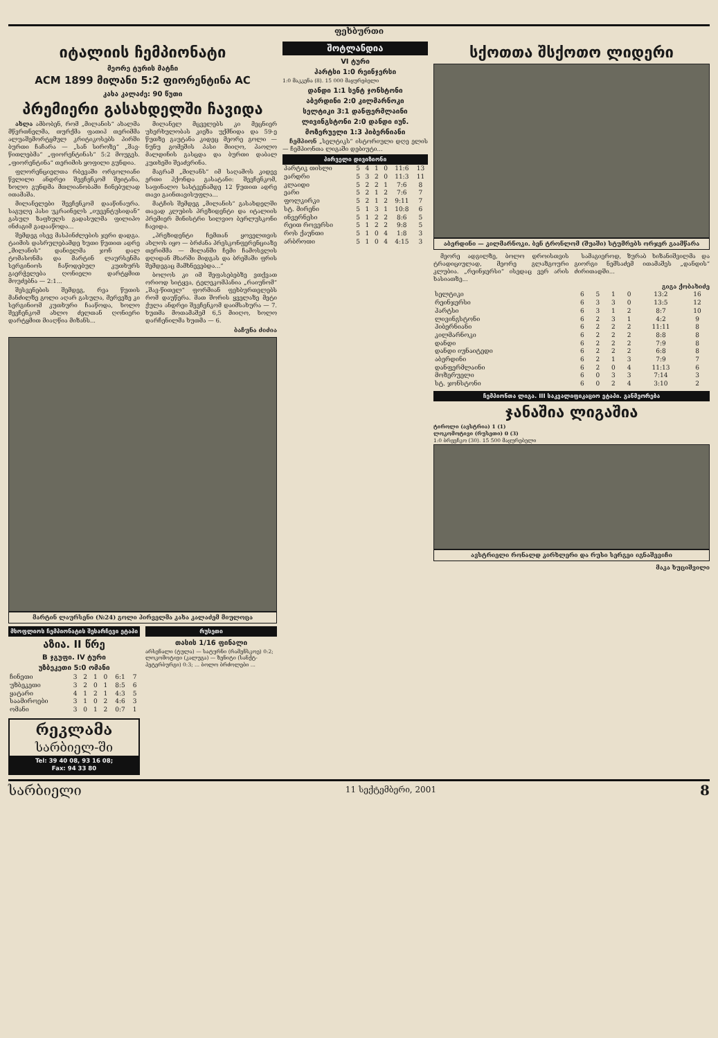ფეხბურთი
იტალიის ჩემპიონატი
მეორე ტურის მატჩი
ACM 1899 მილანი 5:2 ფიორენტინა AC
კახა კალაძე: 90 წუთი
პრემიერი გასახდელში ჩავიდა
ახლა ამბობენ, რომ „მილანის“ ახალმა მწვრთნელმა, თურქმა ფათიჰ თერიმმა ალუაშემორტყმულ კრიტიკოსებს პირში ბურთი ჩაჩარა — „სან სიროზე“ „შავ-წითლებმა“ „ფიორენტინას“ 5:2 მოუგეს. „ფიორენტინა“ თერიმის ყოფილი გუნდია.
ფლორენციელთა რბევაში ორგოლიანი წვლილი ანდრეი შევჩენკომ შეიტანა, ხოლო გუნდმა მთლიანობაში ჩინებულად ითამაშა.
მილანელები შევჩენკომ დააწინაურა. საგულე პასი უკრაინელს „იუვენტუსიდან“ გასულ ზაფხულს გადასულმა ფილიპო ინძაგიმ გადააწოდა...
შემდეგ ისევ მასპინძლების ჯერი დადგა. ტაიმის დასრულებამდე ხუთი წუთით ადრე „მილანის“ დანიელმა ჯონ დალ ტომასონმა და მარტინ ლაურსენმა სერგინიოს ჩაწოდებულ კუთხურს გაერჭელება ღონიელი დარტყმით მოუძებნა — 2:1...
შესვენების შემდეგ, რვა წუთის მანძილზე გოლი აღარ გასულა, მერვეზე კი სერგინიომ კუთხური ჩააწოდა, ხოლო შევჩენკომ ახლო ძელთან ღონიერი დარტყმით მიაღწია მიზანს...
მილანელ მცველებს კი მეცნიერ უხერხულობას კიეზა უქმნიდა და 59-ე წუთზე გაუტანა კიდეც მეორე გოლი — ნუნუ გომეშის პასი მიიღო, პაოლო მალდინის გასცდა და ბურთი დაბალ კუთხეში შეაძვრინა.
მაგრამ „მილანს“ იმ საღამოს კიდევ ერთი ჰქონდა გასატანი: შევჩენკომ, საფინალო სასტვენამდე 12 წუთით ადრე თავი გაინთავისუფლა...
მატჩის შემდეგ „მილანის“ გასახდელში თავად კლუბის პრეზიდენტი და იტალიის პრემიერ მინისტრი სილვიო ბერლუსკონი ჩავიდა.
„პრეზიდენტი ჩემთან ყოველთვის ახლოს იყო — ბრძანა პრესკონფერენციაზე თერიმმა — მილანში ჩემი ჩამოსვლის დღიდან მხარში მიდგას და ბრეშაში ფრის შემდეგაც მამხნევებდა...“
ბოლოს კი იმ შეფასებებზე ვთქვათ ორიოდ სიტყვა, ტელეკომპანია „რაიუნომ“ „შავ-წითელ“ ფორმიან ფეხბურთელებს რომ დაუწერა. მათ შორის ყველაზე მეტი ქულა ანდრეი შევჩენკომ დაიმსახურა — 7. ხუთმა მოთამაშემ 6,5 მიიღო, ხოლო დარჩენილმა ხუთმა — 6.
ბაჩუნა ძიძია
მარტინ ლაურსენი (№24) გოლი პირველმა კახა კალაძემ მიულოცა
მსოფლიოს ჩემპიონატის შესარჩევი ეტაპი
აზია. II წრე
B ჯგუფი. IV ტური
უზბეკეთი 5:0 ომანი
| ჩინეთი | 3 | 2 | 1 | 0 | 6:1 | 7 |
| უზბეკეთი | 3 | 2 | 0 | 1 | 8:5 | 6 |
| ყატარი | 4 | 1 | 2 | 1 | 4:3 | 5 |
| საამიროები | 3 | 1 | 0 | 2 | 4:6 | 3 |
| ომანი | 3 | 0 | 1 | 2 | 0:7 | 1 |
რეკლამა
სარბიელ-ში
Tel: 39 40 08, 93 16 08;
Fax: 94 33 80
რუსეთი
თასის 1/16 ფინალი
არსენალი (ტულა) — სატურნი (რამენსკოე) 0:2; ლოკომოტივი (კალუგა) — ზენიტი (სანქტ-პეტერბურგი) 0:3; ... ბოლო ბრძოლები ...
შოტლანდია
VI ტური
ჰარტსი 1:0 რეინჯერსი
1:0 მაკკენა (8). 15 000 მაყურებელი
დანდი 1:1 სენტ ჯონსტონი
აბერდინი 2:0 კილმარნოკი
სელტიკი 3:1 დანფერმლაინი
ლივინგსტონი 2:0 დანდი იუნ.
მოზერუელი 1:3 ჰიბერნიანი
ჩემპიონ „სელტიკს“ ისტორიული დღე ელის — ჩემპიონთა ლიგაში დებიუტი...
პირველი დივიზიონი
| პარტიკ თისლი | 5 | 4 | 1 | 0 | 11:6 | 13 |
| ეარდრი | 5 | 3 | 2 | 0 | 11:3 | 11 |
| კლაიდი | 5 | 2 | 2 | 1 | 7:6 | 8 |
| ეარი | 5 | 2 | 1 | 2 | 7:6 | 7 |
| ფოლკირკი | 5 | 2 | 1 | 2 | 9:11 | 7 |
| სტ. მირენი | 5 | 1 | 3 | 1 | 10:8 | 6 |
| ინვერნესი | 5 | 1 | 2 | 2 | 8:6 | 5 |
| რეით როვერსი | 5 | 1 | 2 | 2 | 9:8 | 5 |
| როს ქაუნთი | 5 | 1 | 0 | 4 | 1:8 | 3 |
| არბროთი | 5 | 1 | 0 | 4 | 4:15 | 3 |
სქოთთა შსქოთო ლიდერი
აბერდინი — კილმარნოკი. ბენ ტრონლომ (შუაში) სტუმრებს ორჯერ გაამწარა
მეორე ადგილზე, ბოლო დროისთვის ტრადიციულად, მეორე გლაზგოური კლუბია. „რეინჯერსი“ ისედაც ვერ არის ხასიათზე...
სამაგიეროდ, ზურაბ ხიზანიშვილმა და გიორგი ნემსაძემ ითამაშეს „დანდის“ ძირითადში...
გიგა ქობახიძე
| სელტიკი | 6 | 5 | 1 | 0 | 13:2 | 16 |
| რეინჯერსი | 6 | 3 | 3 | 0 | 13:5 | 12 |
| ჰარტსი | 6 | 3 | 1 | 2 | 8:7 | 10 |
| ლივინგსტონი | 6 | 2 | 3 | 1 | 4:2 | 9 |
| ჰიბერნიანი | 6 | 2 | 2 | 2 | 11:11 | 8 |
| კილმარნოკი | 6 | 2 | 2 | 2 | 8:8 | 8 |
| დანდი | 6 | 2 | 2 | 2 | 7:9 | 8 |
| დანდი იუნაიტედი | 6 | 2 | 2 | 2 | 6:8 | 8 |
| აბერდინი | 6 | 2 | 1 | 3 | 7:9 | 7 |
| დანფერმლაინი | 6 | 2 | 0 | 4 | 11:13 | 6 |
| მოზერუელი | 6 | 0 | 3 | 3 | 7:14 | 3 |
| სტ. ჯონსტონი | 6 | 0 | 2 | 4 | 3:10 | 2 |
ჩემპიონთა ლიგა. III საკვალიფიკაციო ეტაპი. განმეორება
ჯანაშია ლიგაშია
ტიროლი (ავსტრია) 1 (1)
ლოკომოტივი (რუსეთი) 0 (3)
1:0 ბრჟეჩკო (30). 15 500 მაყურებელი
ავსტრიელი რონალდ კირხლერი და რუსი სერგეი იგნაშევიჩი
მაკა ხუციშვილი
სარბიელი 11 სექტემბერი, 2001 8